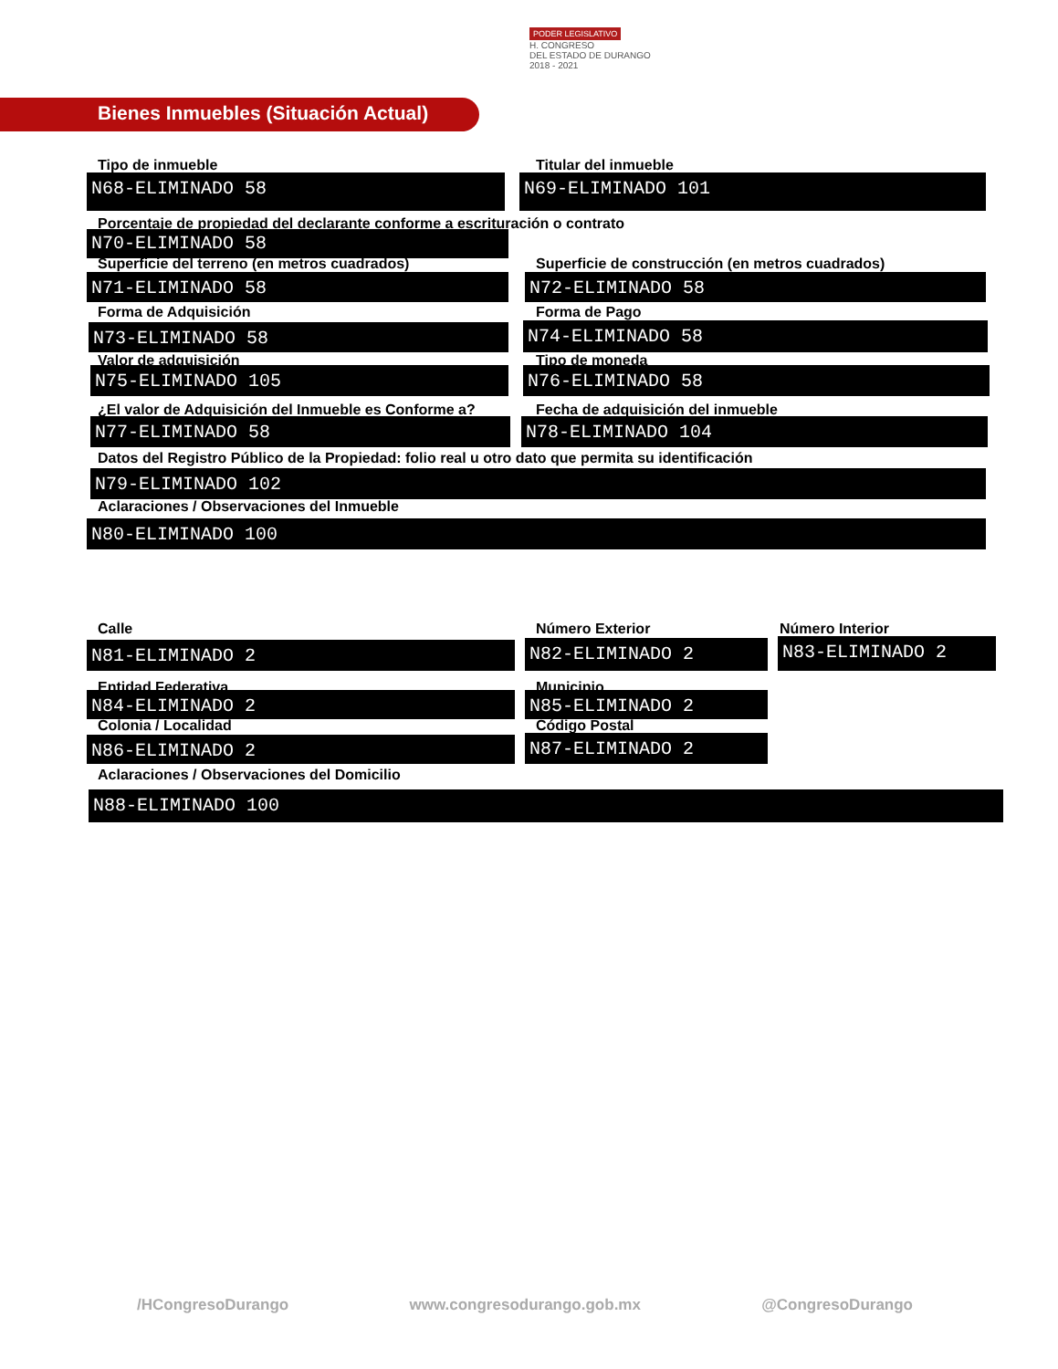PODER LEGISLATIVO
H. CONGRESO
DEL ESTADO DE DURANGO
2018 - 2021
Bienes Inmuebles (Situación Actual)
Tipo de inmueble
N68-ELIMINADO 58
Titular del inmueble
N69-ELIMINADO 101
Porcentaje de propiedad del declarante conforme a escrituración o contrato
N70-ELIMINADO 58
Superficie del terreno (en metros cuadrados)
Superficie de construcción (en metros cuadrados)
N71-ELIMINADO 58 N72-ELIMINADO 58
Forma de Adquisición Forma de Pago
N73-ELIMINADO 58 N74-ELIMINADO 58
Valor de adquisición Tipo de moneda
N75-ELIMINADO 105 N76-ELIMINADO 58
¿El valor de Adquisición del Inmueble es Conforme a?
Fecha de adquisición del inmueble
N77-ELIMINADO 58 N78-ELIMINADO 104
Datos del Registro Público de la Propiedad: folio real u otro dato que permita su identificación
N79-ELIMINADO 102
Aclaraciones / Observaciones del Inmueble
N80-ELIMINADO 100
Calle Número Exterior Número Interior
N81-ELIMINADO 2 N82-ELIMINADO 2 N83-ELIMINADO 2
Entidad Federativa Municipio
N84-ELIMINADO 2 N85-ELIMINADO 2
Colonia / Localidad Código Postal
N86-ELIMINADO 2 N87-ELIMINADO 2
Aclaraciones / Observaciones del Domicilio
N88-ELIMINADO 100
/HCongresoDurango www.congresodurango.gob.mx @CongresoDurango